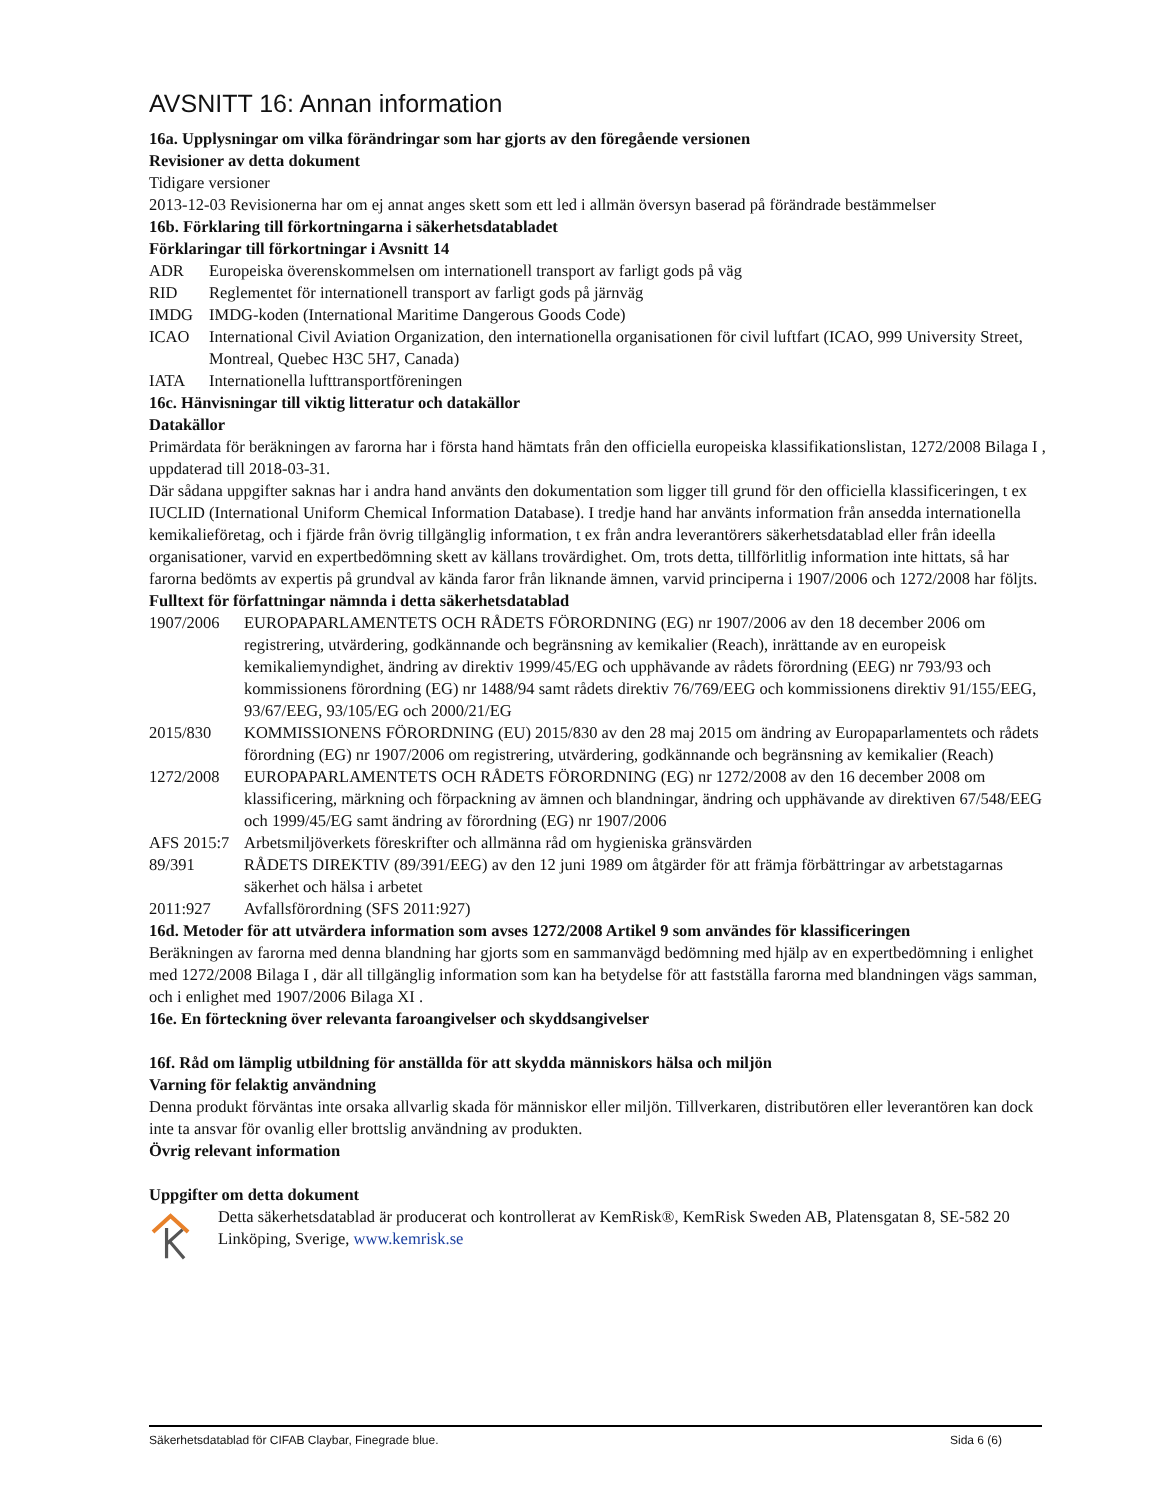AVSNITT 16: Annan information
16a. Upplysningar om vilka förändringar som har gjorts av den föregående versionen
Revisioner av detta dokument
Tidigare versioner
2013-12-03 Revisionerna har om ej annat anges skett som ett led i allmän översyn baserad på förändrade bestämmelser
16b. Förklaring till förkortningarna i säkerhetsdatabladet
Förklaringar till förkortningar i Avsnitt 14
ADR Europeiska överenskommelsen om internationell transport av farligt gods på väg
RID Reglementet för internationell transport av farligt gods på järnväg
IMDG IMDG-koden (International Maritime Dangerous Goods Code)
ICAO International Civil Aviation Organization, den internationella organisationen för civil luftfart (ICAO, 999 University Street, Montreal, Quebec H3C 5H7, Canada)
IATA Internationella lufttransportföreningen
16c. Hänvisningar till viktig litteratur och datakällor
Datakällor
Primärdata för beräkningen av farorna har i första hand hämtats från den officiella europeiska klassifikationslistan, 1272/2008 Bilaga I , uppdaterad till 2018-03-31.
Där sådana uppgifter saknas har i andra hand använts den dokumentation som ligger till grund för den officiella klassificeringen, t ex IUCLID (International Uniform Chemical Information Database). I tredje hand har använts information från ansedda internationella kemikalieföretag, och i fjärde från övrig tillgänglig information, t ex från andra leverantörers säkerhetsdatablad eller från ideella organisationer, varvid en expertbedömning skett av källans trovärdighet. Om, trots detta, tillförlitlig information inte hittats, så har farorna bedömts av expertis på grundval av kända faror från liknande ämnen, varvid principerna i 1907/2006 och 1272/2008 har följts.
Fulltext för författningar nämnda i detta säkerhetsdatablad
1907/2006 EUROPAPARLAMENTETS OCH RÅDETS FÖRORDNING (EG) nr 1907/2006 av den 18 december 2006 om registrering, utvärdering, godkännande och begränsning av kemikalier (Reach), inrättande av en europeisk kemikaliemyndighet, ändring av direktiv 1999/45/EG och upphävande av rådets förordning (EEG) nr 793/93 och kommissionens förordning (EG) nr 1488/94 samt rådets direktiv 76/769/EEG och kommissionens direktiv 91/155/EEG, 93/67/EEG, 93/105/EG och 2000/21/EG
2015/830 KOMMISSIONENS FÖRORDNING (EU) 2015/830 av den 28 maj 2015 om ändring av Europaparlamentets och rådets förordning (EG) nr 1907/2006 om registrering, utvärdering, godkännande och begränsning av kemikalier (Reach)
1272/2008 EUROPAPARLAMENTETS OCH RÅDETS FÖRORDNING (EG) nr 1272/2008 av den 16 december 2008 om klassificering, märkning och förpackning av ämnen och blandningar, ändring och upphävande av direktiven 67/548/EEG och 1999/45/EG samt ändring av förordning (EG) nr 1907/2006
AFS 2015:7 Arbetsmiljöverkets föreskrifter och allmänna råd om hygieniska gränsvärden
89/391 RÅDETS DIREKTIV (89/391/EEG) av den 12 juni 1989 om åtgärder för att främja förbättringar av arbetstagarnas säkerhet och hälsa i arbetet
2011:927 Avfallsförordning (SFS 2011:927)
16d. Metoder för att utvärdera information som avses 1272/2008 Artikel 9 som användes för klassificeringen
Beräkningen av farorna med denna blandning har gjorts som en sammanvägd bedömning med hjälp av en expertbedömning i enlighet med 1272/2008 Bilaga I , där all tillgänglig information som kan ha betydelse för att fastställa farorna med blandningen vägs samman, och i enlighet med 1907/2006 Bilaga XI .
16e. En förteckning över relevanta faroangivelser och skyddsangivelser
16f. Råd om lämplig utbildning för anställda för att skydda människors hälsa och miljön
Varning för felaktig användning
Denna produkt förväntas inte orsaka allvarlig skada för människor eller miljön. Tillverkaren, distributören eller leverantören kan dock inte ta ansvar för ovanlig eller brottslig användning av produkten.
Övrig relevant information
Uppgifter om detta dokument
Detta säkerhetsdatablad är producerat och kontrollerat av KemRisk®, KemRisk Sweden AB, Platensgatan 8, SE-582 20 Linköping, Sverige, www.kemrisk.se
Säkerhetsdatablad för CIFAB Claybar, Finegrade blue. Sida 6 (6)